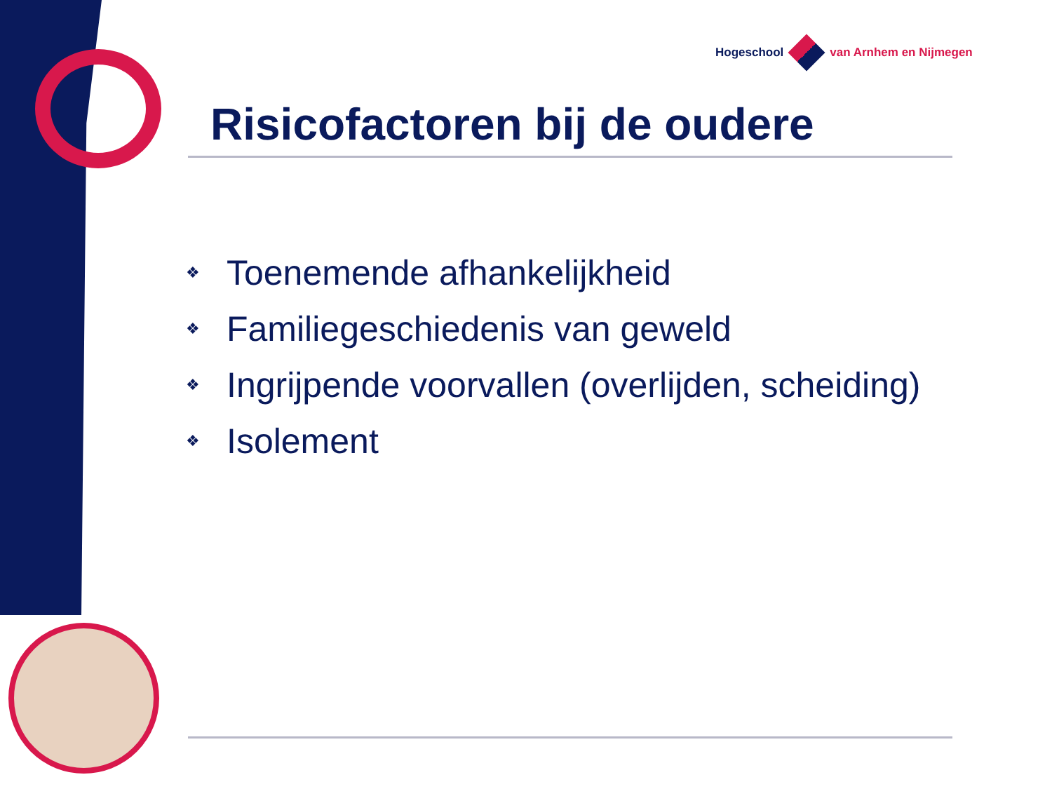Hogeschool van Arnhem en Nijmegen
Risicofactoren bij de oudere
❖ Toenemende afhankelijkheid
❖ Familiegeschiedenis van geweld
❖ Ingrijpende voorvallen (overlijden, scheiding)
❖ Isolement